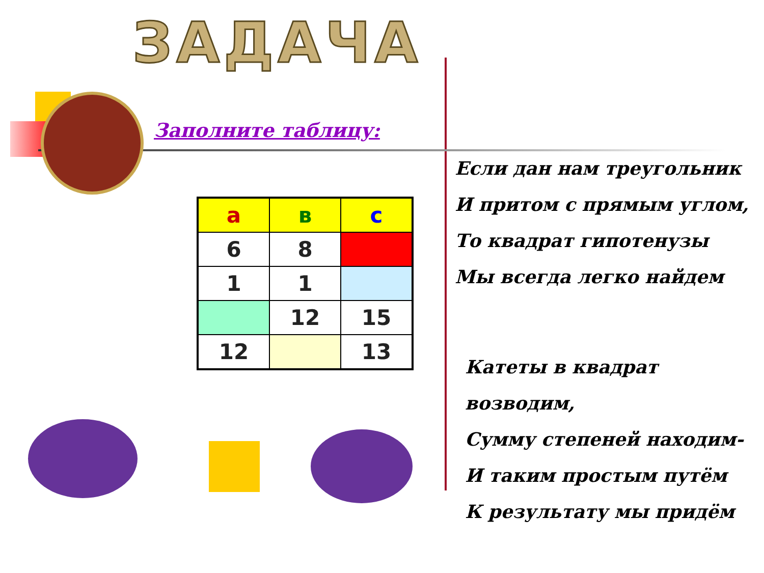ЗАДАЧА
Заполните таблицу:
| а | в | с |
| 6 | 8 | |
| 1 | 1 | |
| | 12 | 15 |
| 12 | | 13 |
Если дан нам треугольник
И притом с прямым углом,
То квадрат гипотенузы
Мы всегда легко найдем
Катеты в квадрат возводим,
Сумму степеней находим-
И таким простым путём
К результату мы придём